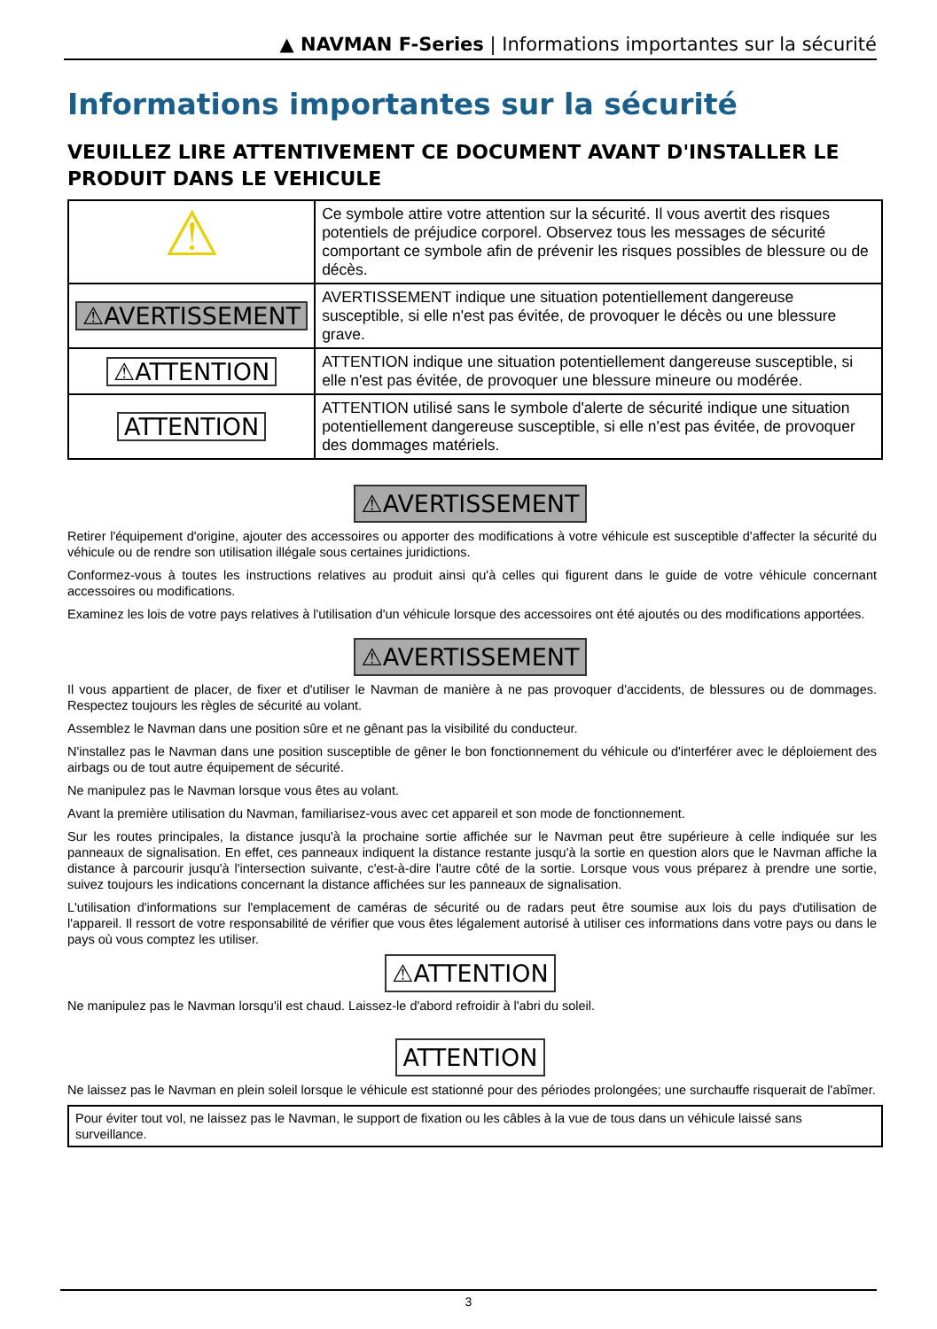▲ NAVMAN F-Series | Informations importantes sur la sécurité
Informations importantes sur la sécurité
VEUILLEZ LIRE ATTENTIVEMENT CE DOCUMENT AVANT D'INSTALLER LE PRODUIT DANS LE VEHICULE
| ⚠ | Ce symbole attire votre attention sur la sécurité. Il vous avertit des risques potentiels de préjudice corporel. Observez tous les messages de sécurité comportant ce symbole afin de prévenir les risques possibles de blessure ou de décès. |
| ⚠AVERTISSEMENT | AVERTISSEMENT indique une situation potentiellement dangereuse susceptible, si elle n'est pas évitée, de provoquer le décès ou une blessure grave. |
| ⚠ATTENTION | ATTENTION indique une situation potentiellement dangereuse susceptible, si elle n'est pas évitée, de provoquer une blessure mineure ou modérée. |
| ATTENTION | ATTENTION utilisé sans le symbole d'alerte de sécurité indique une situation potentiellement dangereuse susceptible, si elle n'est pas évitée, de provoquer des dommages matériels. |
⚠AVERTISSEMENT
Retirer l'équipement d'origine, ajouter des accessoires ou apporter des modifications à votre véhicule est susceptible d'affecter la sécurité du véhicule ou de rendre son utilisation illégale sous certaines juridictions.
Conformez-vous à toutes les instructions relatives au produit ainsi qu'à celles qui figurent dans le guide de votre véhicule concernant accessoires ou modifications.
Examinez les lois de votre pays relatives à l'utilisation d'un véhicule lorsque des accessoires ont été ajoutés ou des modifications apportées.
⚠AVERTISSEMENT
Il vous appartient de placer, de fixer et d'utiliser le Navman de manière à ne pas provoquer d'accidents, de blessures ou de dommages. Respectez toujours les règles de sécurité au volant.
Assemblez le Navman dans une position sûre et ne gênant pas la visibilité du conducteur.
N'installez pas le Navman dans une position susceptible de gêner le bon fonctionnement du véhicule ou d'interférer avec le déploiement des airbags ou de tout autre équipement de sécurité.
Ne manipulez pas le Navman lorsque vous êtes au volant.
Avant la première utilisation du Navman, familiarisez-vous avec cet appareil et son mode de fonctionnement.
Sur les routes principales, la distance jusqu'à la prochaine sortie affichée sur le Navman peut être supérieure à celle indiquée sur les panneaux de signalisation. En effet, ces panneaux indiquent la distance restante jusqu'à la sortie en question alors que le Navman affiche la distance à parcourir jusqu'à l'intersection suivante, c'est-à-dire l'autre côté de la sortie. Lorsque vous vous préparez à prendre une sortie, suivez toujours les indications concernant la distance affichées sur les panneaux de signalisation.
L'utilisation d'informations sur l'emplacement de caméras de sécurité ou de radars peut être soumise aux lois du pays d'utilisation de l'appareil. Il ressort de votre responsabilité de vérifier que vous êtes légalement autorisé à utiliser ces informations dans votre pays ou dans le pays où vous comptez les utiliser.
⚠ATTENTION
Ne manipulez pas le Navman lorsqu'il est chaud. Laissez-le d'abord refroidir à l'abri du soleil.
ATTENTION
Ne laissez pas le Navman en plein soleil lorsque le véhicule est stationné pour des périodes prolongées; une surchauffe risquerait de l'abîmer.
Pour éviter tout vol, ne laissez pas le Navman, le support de fixation ou les câbles à la vue de tous dans un véhicule laissé sans surveillance.
3